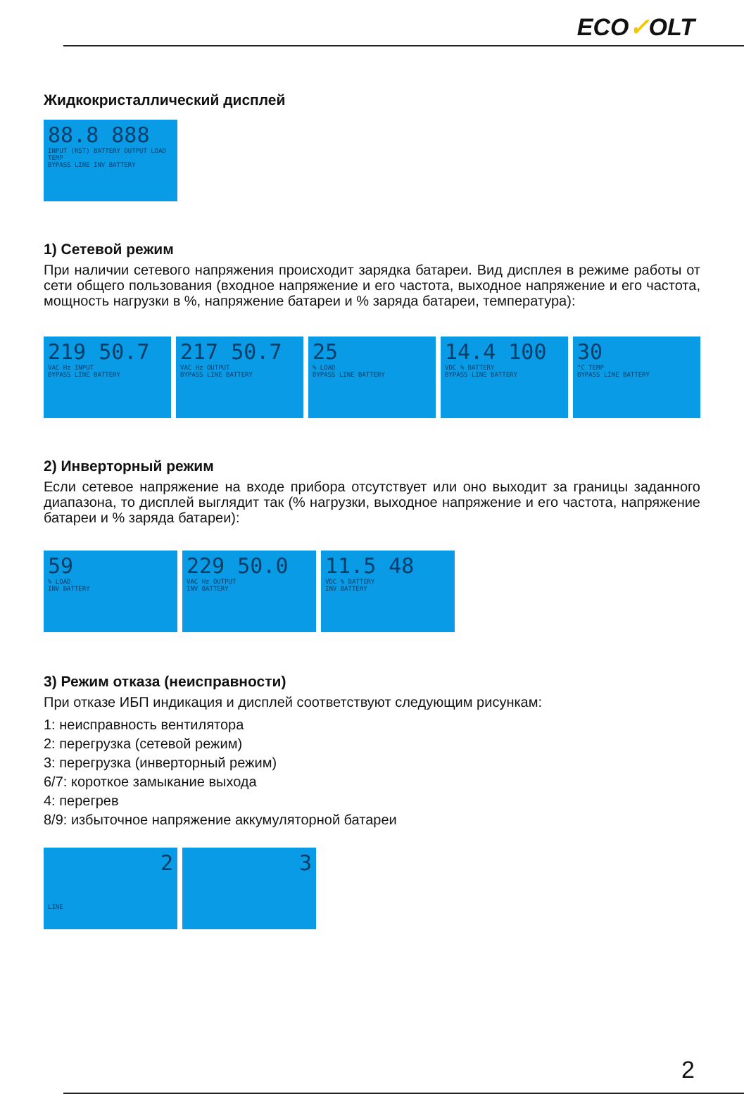ECO✓OLT
Жидкокристаллический дисплей
88.8 888
INPUT (RST) BATTERY OUTPUT LOAD TEMP
BYPASS LINE INV BATTERY
1) Сетевой режим
При наличии сетевого напряжения происходит зарядка батареи. Вид дисплея в режиме работы от сети общего пользования (входное напряжение и его частота, выходное напряжение и его частота, мощность нагрузки в %, напряжение батареи и % заряда батареи, температура):
219 50.7
VAC Hz INPUT
BYPASS LINE BATTERY
217 50.7
VAC Hz OUTPUT
BYPASS LINE BATTERY
25% LOAD
BYPASS LINE BATTERY
14.4 100
VDC % BATTERY
BYPASS LINE BATTERY
30
°C TEMP
BYPASS LINE BATTERY
2) Инверторный режим
Если сетевое напряжение на входе прибора отсутствует или оно выходит за границы заданного диапазона, то дисплей выглядит так (% нагрузки, выходное напряжение и его частота, напряжение батареи и % заряда батареи):
59% LOAD
INV BATTERY
229 50.0
VAC Hz OUTPUT
INV BATTERY
11.5 48
VDC % BATTERY
INV BATTERY
3) Режим отказа (неисправности)
При отказе ИБП индикация и дисплей соответствуют следующим рисункам:
1: неисправность вентилятора
2: перегрузка (сетевой режим)
3: перегрузка (инверторный режим)
6/7: короткое замыкание выхода
4: перегрев
8/9: избыточное напряжение аккумуляторной батареи
2
LINE
3
2